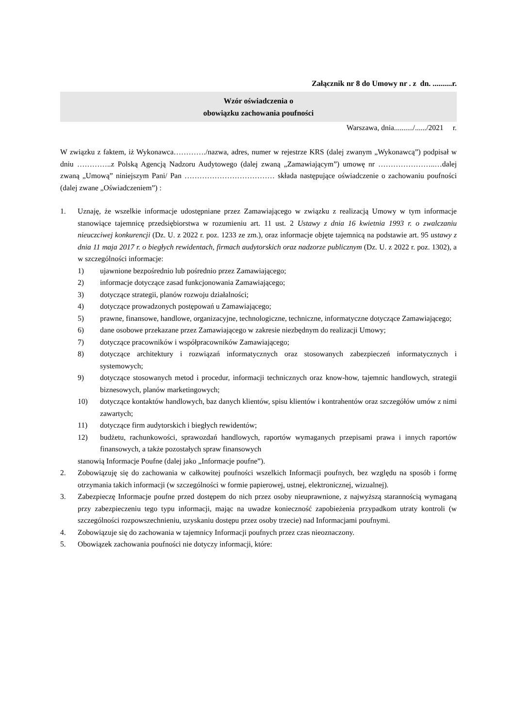Załącznik nr 8 do Umowy nr . z dn. ..........r.
Wzór oświadczenia o
obowiązku zachowania poufności
Warszawa, dnia........../....../2021 r.
W związku z faktem, iż Wykonawca…………./nazwa, adres, numer w rejestrze KRS (dalej zwanym „Wykonawcą”) podpisał w dniu …………..z Polską Agencją Nadzoru Audytowego (dalej zwaną „Zamawiającym”) umowę nr …………………..…dalej zwaną „Umową” niniejszym Pani/ Pan ……………………………… składa następujące oświadczenie o zachowaniu poufności (dalej zwane „Oświadczeniem”) :
1. Uznaję, że wszelkie informacje udostępniane przez Zamawiającego w związku z realizacją Umowy w tym informacje stanowiące tajemnicę przedsiębiorstwa w rozumieniu art. 11 ust. 2 Ustawy z dnia 16 kwietnia 1993 r. o zwalczaniu nieuczciwej konkurencji (Dz. U. z 2022 r. poz. 1233 ze zm.), oraz informacje objęte tajemnicą na podstawie art. 95 ustawy z dnia 11 maja 2017 r. o biegłych rewidentach, firmach audytorskich oraz nadzorze publicznym (Dz. U. z 2022 r. poz. 1302), a w szczególności informacje:
1) ujawnione bezpośrednio lub pośrednio przez Zamawiającego;
2) informacje dotyczące zasad funkcjonowania Zamawiającego;
3) dotyczące strategii, planów rozwoju działalności;
4) dotyczące prowadzonych postępowań u Zamawiającego;
5) prawne, finansowe, handlowe, organizacyjne, technologiczne, techniczne, informatyczne dotyczące Zamawiającego;
6) dane osobowe przekazane przez Zamawiającego w zakresie niezbędnym do realizacji Umowy;
7) dotyczące pracowników i współpracowników Zamawiającego;
8) dotyczące architektury i rozwiązań informatycznych oraz stosowanych zabezpieczeń informatycznych i systemowych;
9) dotyczące stosowanych metod i procedur, informacji technicznych oraz know-how, tajemnic handlowych, strategii biznesowych, planów marketingowych;
10) dotyczące kontaktów handlowych, baz danych klientów, spisu klientów i kontrahentów oraz szczegółów umów z nimi zawartych;
11) dotyczące firm audytorskich i biegłych rewidentów;
12) budżetu, rachunkowości, sprawozdań handlowych, raportów wymaganych przepisami prawa i innych raportów finansowych, a także pozostałych spraw finansowych
stanowią Informacje Poufne (dalej jako „Informacje poufne”).
2. Zobowiązuję się do zachowania w całkowitej poufności wszelkich Informacji poufnych, bez względu na sposób i formę otrzymania takich informacji (w szczególności w formie papierowej, ustnej, elektronicznej, wizualnej).
3. Zabezpieczę Informacje poufne przed dostępem do nich przez osoby nieuprawnione, z najwyższą starannością wymaganą przy zabezpieczeniu tego typu informacji, mając na uwadze konieczność zapobieżenia przypadkom utraty kontroli (w szczególności rozpowszechnieniu, uzyskaniu dostępu przez osoby trzecie) nad Informacjami poufnymi.
4. Zobowiązuje się do zachowania w tajemnicy Informacji poufnych przez czas nieoznaczony.
5. Obowiązek zachowania poufności nie dotyczy informacji, które: